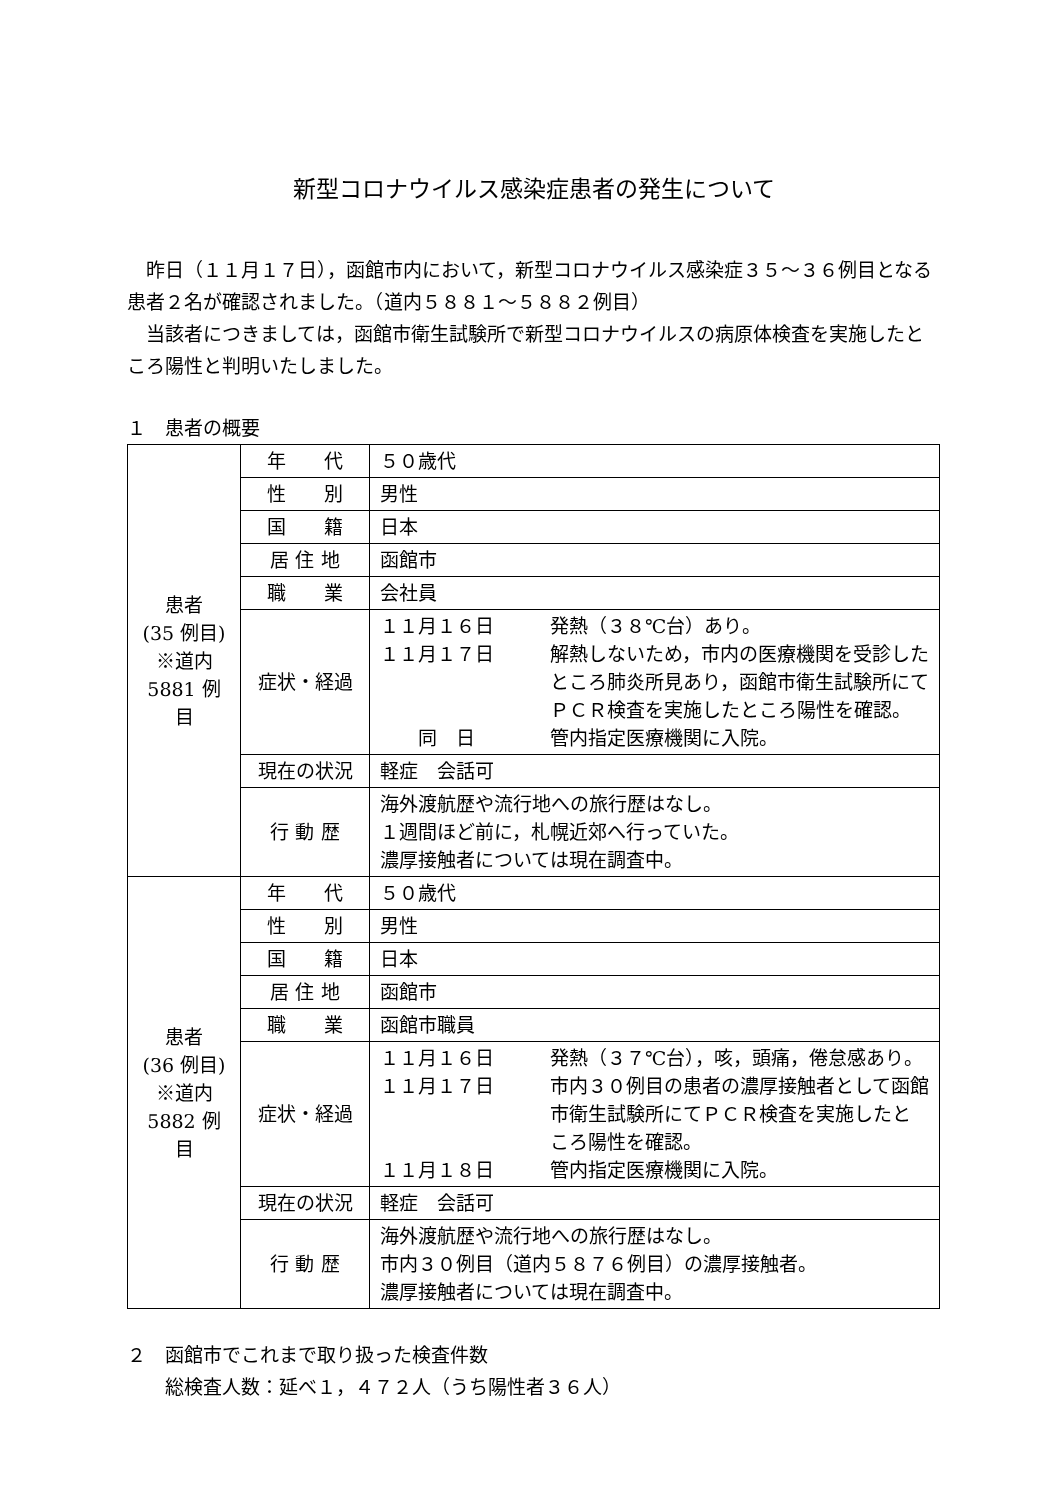新型コロナウイルス感染症患者の発生について
　昨日（１１月１７日），函館市内において，新型コロナウイルス感染症３５～３６例目となる患者２名が確認されました。（道内５８８１～５８８２例目）
　当該者につきましては，函館市衛生試験所で新型コロナウイルスの病原体検査を実施したところ陽性と判明いたしました。
１　患者の概要
| 患者 (35 例目) ※道内 5881 例目 | 年 代 | ５０歳代 |
| | 性 別 | 男性 |
| | 国 籍 | 日本 |
| | 居 住 地 | 函館市 |
| | 職 業 | 会社員 |
| | 症状・経過 | １１月１６日 発熱（３８℃台）あり。 １１月１７日 解熱しないため，市内の医療機関を受診したところ肺炎所見あり，函館市衛生試験所にてＰＣＲ検査を実施したところ陽性を確認。 同 日 管内指定医療機関に入院。 |
| | 現在の状況 | 軽症 会話可 |
| | 行 動 歴 | 海外渡航歴や流行地への旅行歴はなし。 １週間ほど前に，札幌近郊へ行っていた。 濃厚接触者については現在調査中。 |
| 患者 (36 例目) ※道内 5882 例目 | 年 代 | ５０歳代 |
| | 性 別 | 男性 |
| | 国 籍 | 日本 |
| | 居 住 地 | 函館市 |
| | 職 業 | 函館市職員 |
| | 症状・経過 | １１月１６日 発熱（３７℃台），咳，頭痛，倦怠感あり。 １１月１７日 市内３０例目の患者の濃厚接触者として函館市衛生試験所にてＰＣＲ検査を実施したところ陽性を確認。 １１月１８日 管内指定医療機関に入院。 |
| | 現在の状況 | 軽症 会話可 |
| | 行 動 歴 | 海外渡航歴や流行地への旅行歴はなし。 市内３０例目（道内５８７６例目）の濃厚接触者。 濃厚接触者については現在調査中。 |
２　函館市でこれまで取り扱った検査件数
　　総検査人数：延べ１，４７２人（うち陽性者３６人）